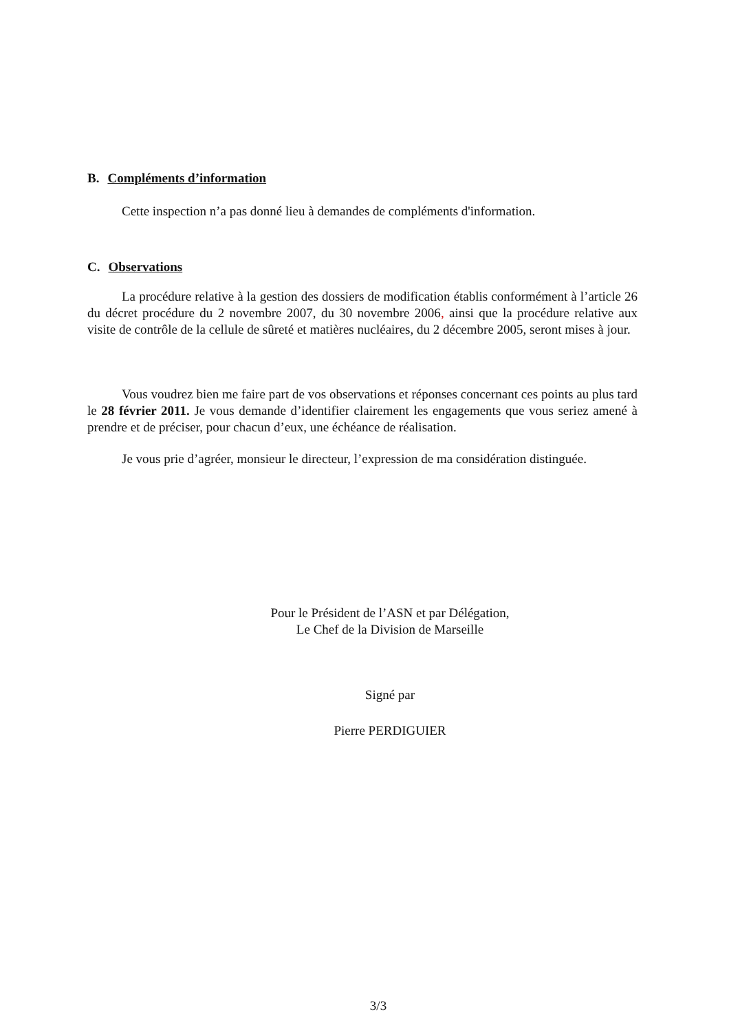B. Compléments d’information
Cette inspection n’a pas donné lieu à demandes de compléments d'information.
C. Observations
La procédure relative à la gestion des dossiers de modification établis conformément à l’article 26 du décret procédure du 2 novembre 2007, du 30 novembre 2006, ainsi que la procédure relative aux visite de contrôle de la cellule de sûreté et matières nucléaires, du 2 décembre 2005, seront mises à jour.
Vous voudrez bien me faire part de vos observations et réponses concernant ces points au plus tard le 28 février 2011. Je vous demande d’identifier clairement les engagements que vous seriez amené à prendre et de préciser, pour chacun d’eux, une échéance de réalisation.
Je vous prie d’agréer, monsieur le directeur, l’expression de ma considération distinguée.
Pour le Président de l’ASN et par Délégation,
Le Chef de la Division de Marseille
Signé par
Pierre PERDIGUIER
3/3